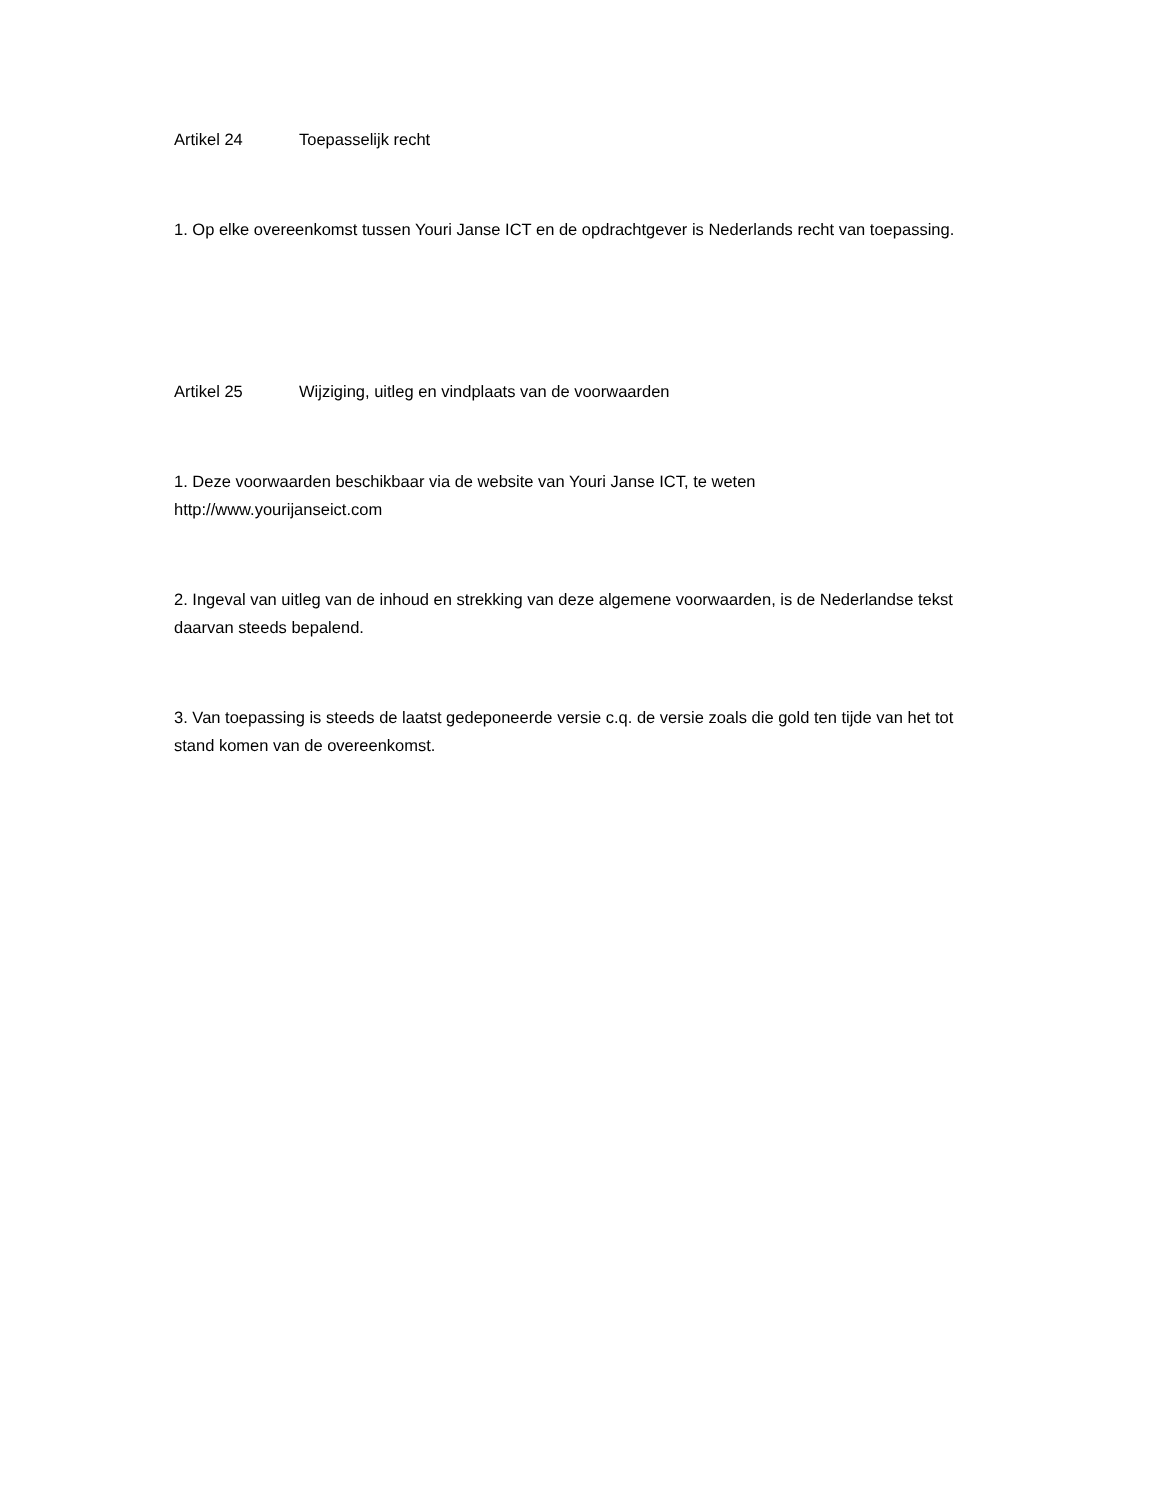Artikel 24 Toepasselijk recht
1. Op elke overeenkomst tussen Youri Janse ICT en de opdrachtgever is Nederlands recht van toepassing.
Artikel 25 Wijziging, uitleg en vindplaats van de voorwaarden
1. Deze voorwaarden beschikbaar via de website van Youri Janse ICT, te weten
http://www.yourijanseict.com
2. Ingeval van uitleg van de inhoud en strekking van deze algemene voorwaarden, is de Nederlandse tekst daarvan steeds bepalend.
3. Van toepassing is steeds de laatst gedeponeerde versie c.q. de versie zoals die gold ten tijde van het tot stand komen van de overeenkomst.